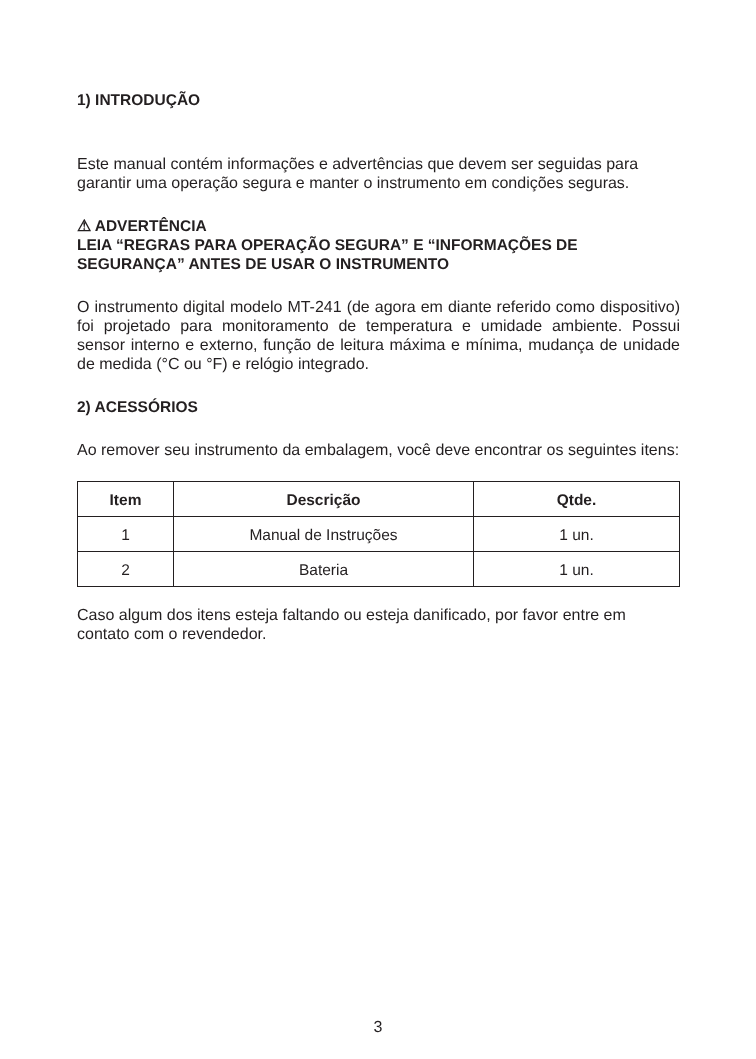1) INTRODUÇÃO
Este manual contém informações e advertências que devem ser seguidas para garantir uma operação segura e manter o instrumento em condições seguras.
⚠ ADVERTÊNCIA
LEIA “REGRAS PARA OPERAÇÃO SEGURA” E “INFORMAÇÕES DE SEGURANÇA” ANTES DE USAR O INSTRUMENTO
O instrumento digital modelo MT-241 (de agora em diante referido como dispositivo) foi projetado para monitoramento de temperatura e umidade ambiente. Possui sensor interno e externo, função de leitura máxima e mínima, mudança de unidade de medida (°C ou °F) e relógio integrado.
2) ACESSÓRIOS
Ao remover seu instrumento da embalagem, você deve encontrar os seguintes itens:
| Item | Descrição | Qtde. |
| --- | --- | --- |
| 1 | Manual de Instruções | 1 un. |
| 2 | Bateria | 1 un. |
Caso algum dos itens esteja faltando ou esteja danificado, por favor entre em contato com o revendedor.
3